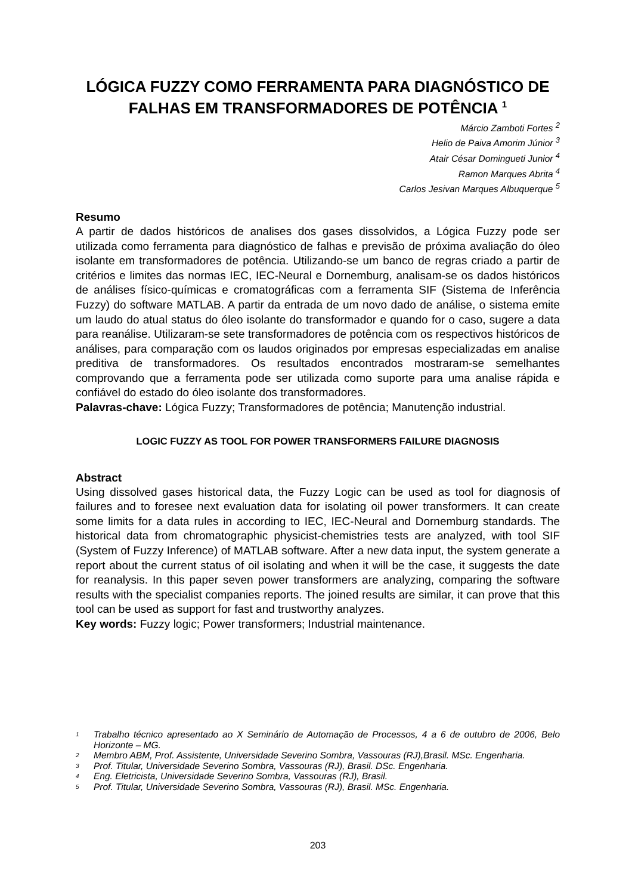LÓGICA FUZZY COMO FERRAMENTA PARA DIAGNÓSTICO DE FALHAS EM TRANSFORMADORES DE POTÊNCIA <sup>1</sup>
Márcio Zamboti Fortes <sup>2</sup>
Helio de Paiva Amorim Júnior <sup>3</sup>
Atair César Domingueti Junior <sup>4</sup>
Ramon Marques Abrita <sup>4</sup>
Carlos Jesivan Marques Albuquerque <sup>5</sup>
Resumo
A partir de dados históricos de analises dos gases dissolvidos, a Lógica Fuzzy pode ser utilizada como ferramenta para diagnóstico de falhas e previsão de próxima avaliação do óleo isolante em transformadores de potência. Utilizando-se um banco de regras criado a partir de critérios e limites das normas IEC, IEC-Neural e Dornemburg, analisam-se os dados históricos de análises físico-químicas e cromatográficas com a ferramenta SIF (Sistema de Inferência Fuzzy) do software MATLAB. A partir da entrada de um novo dado de análise, o sistema emite um laudo do atual status do óleo isolante do transformador e quando for o caso, sugere a data para reanálise. Utilizaram-se sete transformadores de potência com os respectivos históricos de análises, para comparação com os laudos originados por empresas especializadas em analise preditiva de transformadores. Os resultados encontrados mostraram-se semelhantes comprovando que a ferramenta pode ser utilizada como suporte para uma analise rápida e confiável do estado do óleo isolante dos transformadores.
Palavras-chave: Lógica Fuzzy; Transformadores de potência; Manutenção industrial.
LOGIC FUZZY AS TOOL FOR POWER TRANSFORMERS FAILURE DIAGNOSIS
Abstract
Using dissolved gases historical data, the Fuzzy Logic can be used as tool for diagnosis of failures and to foresee next evaluation data for isolating oil power transformers. It can create some limits for a data rules in according to IEC, IEC-Neural and Dornemburg standards. The historical data from chromatographic physicist-chemistries tests are analyzed, with tool SIF (System of Fuzzy Inference) of MATLAB software. After a new data input, the system generate a report about the current status of oil isolating and when it will be the case, it suggests the date for reanalysis. In this paper seven power transformers are analyzing, comparing the software results with the specialist companies reports. The joined results are similar, it can prove that this tool can be used as support for fast and trustworthy analyzes.
Key words: Fuzzy logic; Power transformers; Industrial maintenance.
1 Trabalho técnico apresentado ao X Seminário de Automação de Processos, 4 a 6 de outubro de 2006, Belo Horizonte – MG.
2 Membro ABM, Prof. Assistente, Universidade Severino Sombra, Vassouras (RJ),Brasil. MSc. Engenharia.
3 Prof. Titular, Universidade Severino Sombra, Vassouras (RJ), Brasil. DSc. Engenharia.
4 Eng. Eletricista, Universidade Severino Sombra, Vassouras (RJ), Brasil.
5 Prof. Titular, Universidade Severino Sombra, Vassouras (RJ), Brasil. MSc. Engenharia.
203